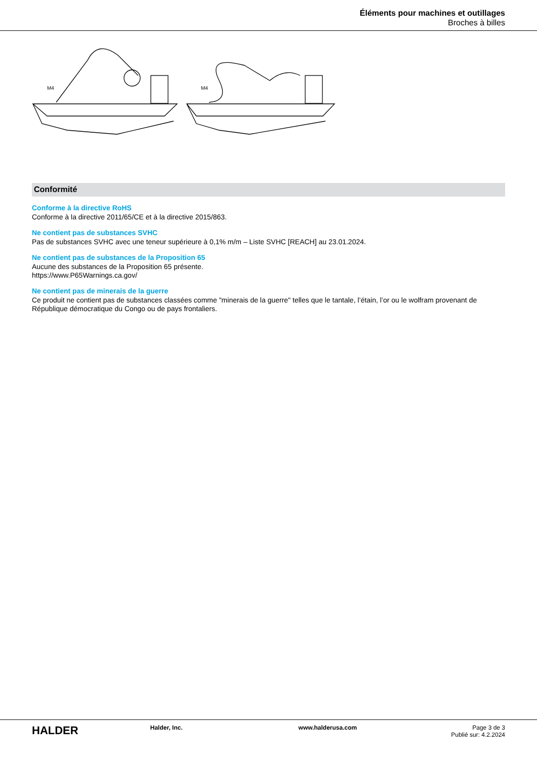Éléments pour machines et outillages
Broches à billes
M4
M4
Conformité
Conforme à la directive RoHS
Conforme à la directive 2011/65/CE et à la directive 2015/863.
Ne contient pas de substances SVHC
Pas de substances SVHC avec une teneur supérieure à 0,1% m/m – Liste SVHC [REACH] au 23.01.2024.
Ne contient pas de substances de la Proposition 65
Aucune des substances de la Proposition 65 présente.
https://www.P65Warnings.ca.gov/
Ne contient pas de minerais de la guerre
Ce produit ne contient pas de substances classées comme "minerais de la guerre" telles que le tantale, l’étain, l’or ou le wolfram provenant de République démocratique du Congo ou de pays frontaliers.
HALDER
Halder, Inc. www.halderusa.com Page 3 de 3
Publié sur: 4.2.2024